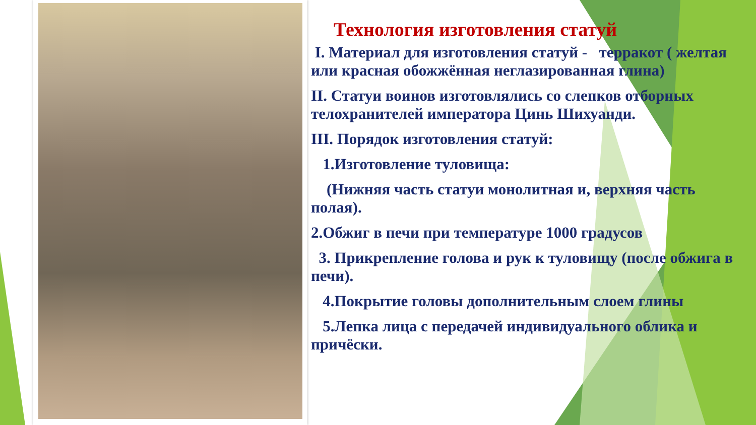Технология изготовления статуй
I. Материал для изготовления статуй - терракот ( желтая или красная обожжённая неглазированная глина)
II. Статуи воинов изготовлялись со слепков отборных телохранителей императора Цинь Шихуанди.
III. Порядок изготовления статуй:
1.Изготовление туловища:
(Нижняя часть статуи монолитная и, верхняя часть полая).
2.Обжиг в печи при температуре 1000 градусов
3. Прикрепление голова и рук к туловищу (после обжига в печи).
4.Покрытие головы дополнительным слоем глины
5.Лепка лица с передачей индивидуального облика и причёски.